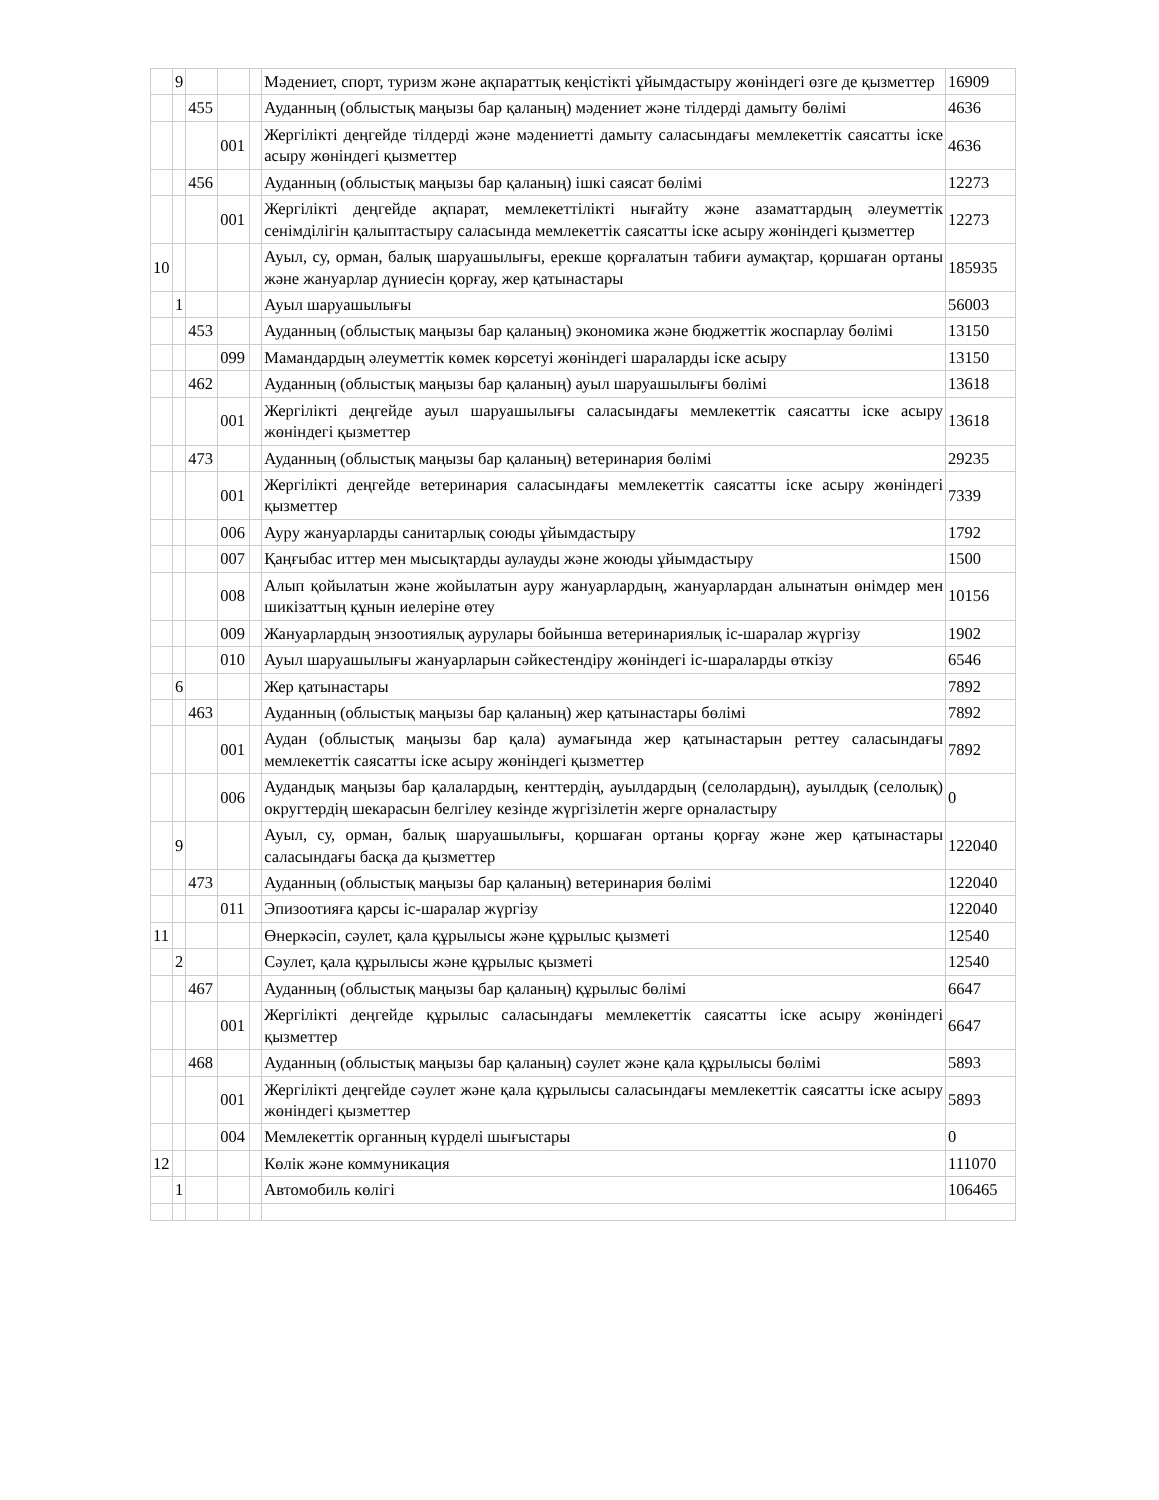| | 9 | | | | Мәдениет, спорт, туризм және ақпараттық кеңістікті ұйымдастыру жөніндегі өзге де қызметтер | 16909 |
| | | 455 | | | Ауданның (облыстық маңызы бар қаланың) мәдениет және тілдерді дамыту бөлімі | 4636 |
| | | | 001 | | Жергілікті деңгейде тілдерді және мәдениетті дамыту саласындағы мемлекеттік саясатты іске асыру жөніндегі қызметтер | 4636 |
| | | 456 | | | Ауданның (облыстық маңызы бар қаланың) ішкі саясат бөлімі | 12273 |
| | | | 001 | | Жергілікті деңгейде ақпарат, мемлекеттілікті нығайту және азаматтардың әлеуметтік сенімділігін қалыптастыру саласында мемлекеттік саясатты іске асыру жөніндегі қызметтер | 12273 |
| 10 | | | | | Ауыл, су, орман, балық шаруашылығы, ерекше қорғалатын табиғи аумақтар, қоршаған ортаны және жануарлар дүниесін қорғау, жер қатынастары | 185935 |
| | 1 | | | | Ауыл шаруашылығы | 56003 |
| | | 453 | | | Ауданның (облыстық маңызы бар қаланың) экономика және бюджеттік жоспарлау бөлімі | 13150 |
| | | | 099 | | Мамандардың әлеуметтік көмек көрсетуі жөніндегі шараларды іске асыру | 13150 |
| | | 462 | | | Ауданның (облыстық маңызы бар қаланың) ауыл шаруашылығы бөлімі | 13618 |
| | | | 001 | | Жергілікті деңгейде ауыл шаруашылығы саласындағы мемлекеттік саясатты іске асыру жөніндегі қызметтер | 13618 |
| | | 473 | | | Ауданның (облыстық маңызы бар қаланың) ветеринария бөлімі | 29235 |
| | | | 001 | | Жергілікті деңгейде ветеринария саласындағы мемлекеттік саясатты іске асыру жөніндегі қызметтер | 7339 |
| | | | 006 | | Ауру жануарларды санитарлық союды ұйымдастыру | 1792 |
| | | | 007 | | Қаңғыбас иттер мен мысықтарды аулауды және жоюды ұйымдастыру | 1500 |
| | | | 008 | | Алып қойылатын және жойылатын ауру жануарлардың, жануарлардан алынатын өнімдер мен шикізаттың құнын иелеріне өтеу | 10156 |
| | | | 009 | | Жануарлардың энзоотиялық аурулары бойынша ветеринариялық іс-шаралар жүргізу | 1902 |
| | | | 010 | | Ауыл шаруашылығы жануарларын сәйкестендіру жөніндегі іс-шараларды өткізу | 6546 |
| | 6 | | | | Жер қатынастары | 7892 |
| | | 463 | | | Ауданның (облыстық маңызы бар қаланың) жер қатынастары бөлімі | 7892 |
| | | | 001 | | Аудан (облыстық маңызы бар қала) аумағында жер қатынастарын реттеу саласындағы мемлекеттік саясатты іске асыру жөніндегі қызметтер | 7892 |
| | | | 006 | | Аудандық маңызы бар қалалардың, кенттердің, ауылдардың (селолардың), ауылдық (селолық) округтердің шекарасын белгілеу кезінде жүргізілетін жерге орналастыру | 0 |
| | 9 | | | | Ауыл, су, орман, балық шаруашылығы, қоршаған ортаны қорғау және жер қатынастары саласындағы басқа да қызметтер | 122040 |
| | | 473 | | | Ауданның (облыстық маңызы бар қаланың) ветеринария бөлімі | 122040 |
| | | | 011 | | Эпизоотияға қарсы іс-шаралар жүргізу | 122040 |
| 11 | | | | | Өнеркәсіп, сәулет, қала құрылысы және құрылыс қызметі | 12540 |
| | 2 | | | | Сәулет, қала құрылысы және құрылыс қызметі | 12540 |
| | | 467 | | | Ауданның (облыстық маңызы бар қаланың) құрылыс бөлімі | 6647 |
| | | | 001 | | Жергілікті деңгейде құрылыс саласындағы мемлекеттік саясатты іске асыру жөніндегі қызметтер | 6647 |
| | | 468 | | | Ауданның (облыстық маңызы бар қаланың) сәулет және қала құрылысы бөлімі | 5893 |
| | | | 001 | | Жергілікті деңгейде сәулет және қала құрылысы саласындағы мемлекеттік саясатты іске асыру жөніндегі қызметтер | 5893 |
| | | | 004 | | Мемлекеттік органның күрделі шығыстары | 0 |
| 12 | | | | | Көлік және коммуникация | 111070 |
| | 1 | | | | Автомобиль көлігі | 106465 |